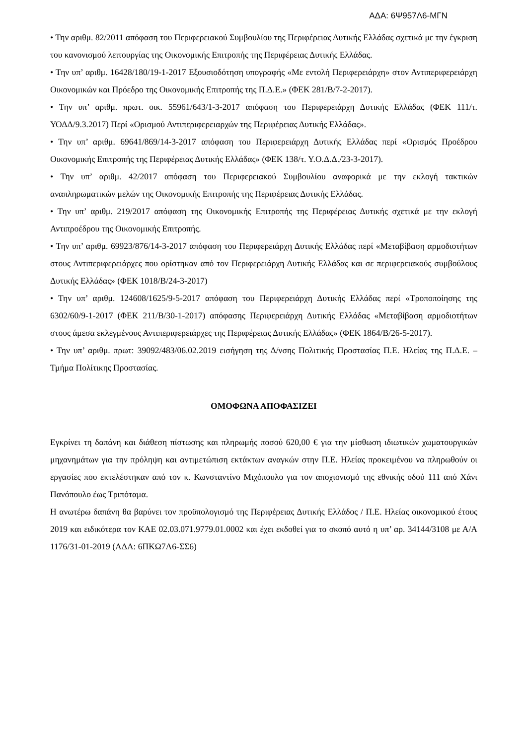ΑΔΑ: 6Ψ957Λ6-ΜΓΝ
• Την αριθμ. 82/2011 απόφαση του Περιφερειακού Συμβουλίου της Περιφέρειας Δυτικής Ελλάδας σχετικά με την έγκριση του κανονισμού λειτουργίας της Οικονομικής Επιτροπής της Περιφέρειας Δυτικής Ελλάδας.
• Την υπ’ αριθμ. 16428/180/19-1-2017 Εξουσιοδότηση υπογραφής «Με εντολή Περιφερειάρχη» στον Αντιπεριφερειάρχη Οικονομικών και Πρόεδρο της Οικονομικής Επιτροπής της Π.Δ.Ε.» (ΦΕΚ 281/Β/7-2-2017).
• Την υπ’ αριθμ. πρωτ. οικ. 55961/643/1-3-2017 απόφαση του Περιφερειάρχη Δυτικής Ελλάδας (ΦΕΚ 111/τ. ΥΟΔΔ/9.3.2017) Περί «Ορισμού Αντιπεριφερειαρχών της Περιφέρειας Δυτικής Ελλάδας».
• Την υπ’ αριθμ. 69641/869/14-3-2017 απόφαση του Περιφερειάρχη Δυτικής Ελλάδας περί «Ορισμός Προέδρου Οικονομικής Επιτροπής της Περιφέρειας Δυτικής Ελλάδας» (ΦΕΚ 138/τ. Υ.Ο.Δ.Δ./23-3-2017).
• Την υπ’ αριθμ. 42/2017 απόφαση του Περιφερειακού Συμβουλίου αναφορικά με την εκλογή τακτικών αναπληρωματικών μελών της Οικονομικής Επιτροπής της Περιφέρειας Δυτικής Ελλάδας.
• Την υπ’ αριθμ. 219/2017 απόφαση της Οικονομικής Επιτροπής της Περιφέρειας Δυτικής σχετικά με την εκλογή Αντιπροέδρου της Οικονομικής Επιτροπής.
• Την υπ’ αριθμ. 69923/876/14-3-2017 απόφαση του Περιφερειάρχη Δυτικής Ελλάδας περί «Μεταβίβαση αρμοδιοτήτων στους Αντιπεριφερειάρχες που ορίστηκαν από τον Περιφερειάρχη Δυτικής Ελλάδας και σε περιφερειακούς συμβούλους Δυτικής Ελλάδας» (ΦΕΚ 1018/Β/24-3-2017)
• Την υπ’ αριθμ. 124608/1625/9-5-2017 απόφαση του Περιφερειάρχη Δυτικής Ελλάδας περί «Τροποποίησης της 6302/60/9-1-2017 (ΦΕΚ 211/Β/30-1-2017) απόφασης Περιφερειάρχη Δυτικής Ελλάδας «Μεταβίβαση αρμοδιοτήτων στους άμεσα εκλεγμένους Αντιπεριφερειάρχες της Περιφέρειας Δυτικής Ελλάδας» (ΦΕΚ 1864/Β/26-5-2017).
• Την υπ’ αριθμ. πρωτ: 39092/483/06.02.2019 εισήγηση της Δ/νσης Πολιτικής Προστασίας Π.Ε. Ηλείας της Π.Δ.Ε. – Τμήμα Πολίτικης Προστασίας.
ΟΜΟΦΩΝΑ ΑΠΟΦΑΣΙΖΕΙ
Εγκρίνει τη δαπάνη και διάθεση πίστωσης και πληρωμής ποσού 620,00 € για την μίσθωση ιδιωτικών χωματουργικών μηχανημάτων για την πρόληψη και αντιμετώπιση εκτάκτων αναγκών στην Π.Ε. Ηλείας προκειμένου να πληρωθούν οι εργασίες που εκτελέστηκαν από τον κ. Κωνσταντίνο Μιχόπουλο για τον αποχιονισμό της εθνικής οδού 111 από Χάνι Πανόπουλο έως Τριπόταμα.
Η ανωτέρω δαπάνη θα βαρύνει τον προϋπολογισμό της Περιφέρειας Δυτικής Ελλάδος / Π.Ε. Ηλείας οικονομικού έτους 2019 και ειδικότερα τον ΚΑΕ 02.03.071.9779.01.0002 και έχει εκδοθεί για το σκοπό αυτό η υπ’ αρ. 34144/3108 με Α/Α 1176/31-01-2019 (ΑΔΑ: 6ΠΚΩ7Λ6-ΣΣ6)